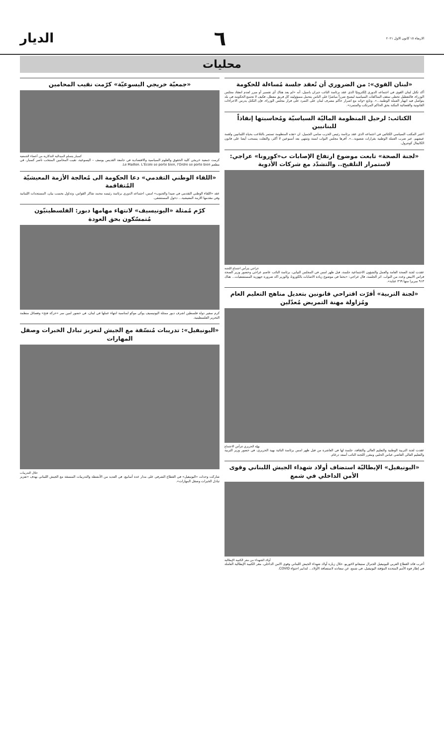الاربعاء ١٥ كانون الاول ٢٠٢١
٦
الديار
محليات
«لبنان القوي»: من الضروري أن تُعقد جلسة مُساءلة للحكومة
أكد تكتل لبنان القوي في اجتماعه الدوري إلكترونيًا الذي عقد برئاسة النائب جبران باسيل، أنه «لم يعد هناك أي تفسير أو مبرر لعدم انعقاد مجلس الوزراء، فالتعطيل تخطى سقف المناكفات السياسية ليصبح ضرراً مباشرًا على الناس يتحمل مسؤوليته كل فريق معطل، فكيف لا تجتمع الحكومة في بلد يتواصل فيه انهيار العملة الوطنية...». وتابع «وانه مع اصرار حاكم مصرف لبنان على التمرد على قرار مجلس الوزراء، فإن التكتل يدرس الاجراءات القانونية والقضائية المكنة بحق الحاكم المرتكب والمتمرد».
الكتائب: لرحيل المنظومة الماليّة السياسيّة ومُحاسبتها إنقاذاً للبنانيين
اعتبر المكتب السياسي الكتائبي في اجتماعه الذي عقد برئاسة رئيس الحزب سامي الجميل، ان «هذه المنظومة تستمر بالتلاعب بحياة اللبنانيين ولقمة عيشهم، عبر ضرب العملة الوطنية بقرارات شعبوية...». أقرها مجلس النواب لسنة وتنتهي بعد أسبوعين لا أكثر، والتفلت ينسحب أيضا على قانون الكابيتال كونترول.
«لجنة الصحة» تابعت موضوع ارتفاع الإصابات ب«كورونا» عراجي: لاستمرار التلقيح.. والتشدّد مع شركات الأدوية
عراجي يترأس اجتماع اللجنة
عقدت لجنة الصحة العامة والعمل والشؤون الاجتماعية جلسة، قبل ظهر امس في المجلس النيابي، برئاسة النائب عاصم عراجي وحضور وزير الصحة فراس الابيض وعدد من النواب. اثر الجلسة، قال عراجي: «بحثنا في موضوع زيادة الاصابات بالكورونا، والوزير اكد ضرورة جهوزية المستشفيات... هناك ٩١٣ سريرا منها ٣٦٩ عناية».
«لجنة التربية» أقرّت اقتراحي قانونين بتعديل مناهج التعليم العام ومُزاولة مهنة التمريض مُعدّلين
بهيّة الحريري تترأس الاجتماع
عقدت لجنة التربية الوطنية والتعليم العالي والثقافة، جلسة لها في العاشرة من قبل ظهر امس برئاسة النائبة بهية الحريري، في حضور وزير التربية والتعليم العالي القاضي عباس الحلبي ومقرر اللجنة النائب أسعد درغام.
«اليونيفيل» الإيطاليّة استضاف أولاد شهداء الجيش اللبناني وقوى الأمن الداخلي في شمع
أولاد الشهداء من مقر الكتيبة الإيطالية
أعرب قائد القطاع الغربي لليونيفيل الجنرال ستيفانو لاغوريو، خلال زيارة أولاد شهداء الجيش اللبناني وقوى الامن الداخلي، مقر الكتيبة الإيطالية العاملة في إطار قوة الأمم المتحدة المؤقتة اليونيفيل، في شمع، عن سعادته لاستضافة الأولاد... لتدابير احتواء COVID.
«جمعيّة خريجي اليسوعيّة» كرّمت نقيب المحامين
كسبار يتسلم الميدالية التذكارية من أعضاء الجمعية
كرمت جمعية خريجي كلية الحقوق والعلوم السياسية والاقتصادية في جامعة القديس يوسف – اليسوعية، نقيب المحامين المنتخب ناصر كسبار، في مطعم Le Maillon. L'Ecole se porte bien, l'Ordre se porte bien.
«اللقاء الوطني التقدمي» دعا الحكومة الى مُعالجة الأزمة المعيشيّة المُتفاقمة
عقد «اللقاء الوطني التقدمي في صيدا والجنوب» امس، اجتماعه الدوري برئاسة رئيسه محمد شاكر القواس، وتداول بحسب بيان، المستجدات اللبنانية وفي مقدمها الازمة المعيشية... دخول المستشفى.
كرّم مُمثلة «اليونيسيف» لانتهاء مهامها دبور: الفلسطينيّون مُتمسّكون بحق العودة
كرم سفير دولة فلسطين اشرف دبور ممثلة اليونيسيف يوكي موكو لمناسبة انتهاء عملها في لبنان، في حضور امين سر «حركة فتح» وفصائل منظمة التحرير الفلسطينية.
«اليونيفيل»: تدريبات مُنسّقة مع الجيش لتعزيز تبادل الخبرات وصقل المهارات
خلال التدريبات
شاركت وحدات «اليونيفيل» في القطاع الشرقي على مدار عدة أسابيع، في العديد من الأنشطة والتدريبات المنسقة مع الجيش اللبناني بهدف «تعزيز تبادل الخبرات وصقل المهارات».